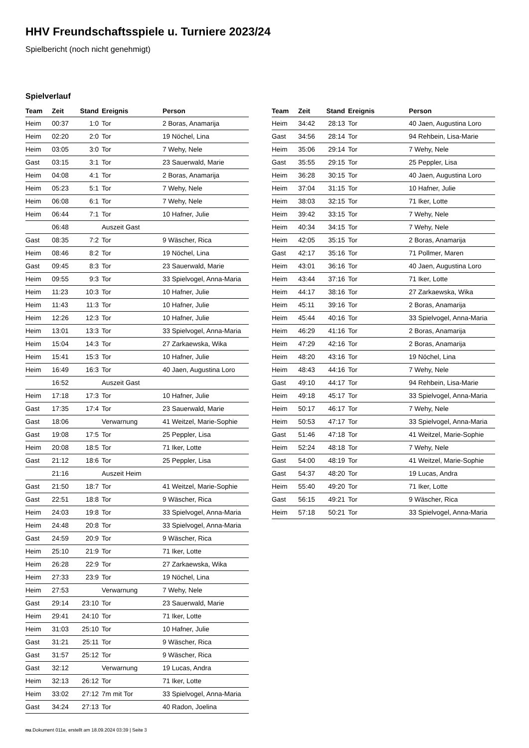HHV Freundschaftsspiele u. Turniere 2023/24
Spielbericht (noch nicht genehmigt)
Spielverlauf
| Team | Zeit | Stand | Ereignis | Person |
| --- | --- | --- | --- | --- |
| Heim | 00:37 | 1:0 | Tor | 2 Boras, Anamarija |
| Heim | 02:20 | 2:0 | Tor | 19 Nöchel, Lina |
| Heim | 03:05 | 3:0 | Tor | 7 Wehy, Nele |
| Gast | 03:15 | 3:1 | Tor | 23 Sauerwald, Marie |
| Heim | 04:08 | 4:1 | Tor | 2 Boras, Anamarija |
| Heim | 05:23 | 5:1 | Tor | 7 Wehy, Nele |
| Heim | 06:08 | 6:1 | Tor | 7 Wehy, Nele |
| Heim | 06:44 | 7:1 | Tor | 10 Hafner, Julie |
| | 06:48 | | Auszeit Gast | |
| Gast | 08:35 | 7:2 | Tor | 9 Wäscher, Rica |
| Heim | 08:46 | 8:2 | Tor | 19 Nöchel, Lina |
| Gast | 09:45 | 8:3 | Tor | 23 Sauerwald, Marie |
| Heim | 09:55 | 9:3 | Tor | 33 Spielvogel, Anna-Maria |
| Heim | 11:23 | 10:3 | Tor | 10 Hafner, Julie |
| Heim | 11:43 | 11:3 | Tor | 10 Hafner, Julie |
| Heim | 12:26 | 12:3 | Tor | 10 Hafner, Julie |
| Heim | 13:01 | 13:3 | Tor | 33 Spielvogel, Anna-Maria |
| Heim | 15:04 | 14:3 | Tor | 27 Zarkaewska, Wika |
| Heim | 15:41 | 15:3 | Tor | 10 Hafner, Julie |
| Heim | 16:49 | 16:3 | Tor | 40 Jaen, Augustina Loro |
| | 16:52 | | Auszeit Gast | |
| Heim | 17:18 | 17:3 | Tor | 10 Hafner, Julie |
| Gast | 17:35 | 17:4 | Tor | 23 Sauerwald, Marie |
| Gast | 18:06 | | Verwarnung | 41 Weitzel, Marie-Sophie |
| Gast | 19:08 | 17:5 | Tor | 25 Peppler, Lisa |
| Heim | 20:08 | 18:5 | Tor | 71 Iker, Lotte |
| Gast | 21:12 | 18:6 | Tor | 25 Peppler, Lisa |
| | 21:16 | | Auszeit Heim | |
| Gast | 21:50 | 18:7 | Tor | 41 Weitzel, Marie-Sophie |
| Gast | 22:51 | 18:8 | Tor | 9 Wäscher, Rica |
| Heim | 24:03 | 19:8 | Tor | 33 Spielvogel, Anna-Maria |
| Heim | 24:48 | 20:8 | Tor | 33 Spielvogel, Anna-Maria |
| Gast | 24:59 | 20:9 | Tor | 9 Wäscher, Rica |
| Heim | 25:10 | 21:9 | Tor | 71 Iker, Lotte |
| Heim | 26:28 | 22:9 | Tor | 27 Zarkaewska, Wika |
| Heim | 27:33 | 23:9 | Tor | 19 Nöchel, Lina |
| Heim | 27:53 | | Verwarnung | 7 Wehy, Nele |
| Gast | 29:14 | 23:10 | Tor | 23 Sauerwald, Marie |
| Heim | 29:41 | 24:10 | Tor | 71 Iker, Lotte |
| Heim | 31:03 | 25:10 | Tor | 10 Hafner, Julie |
| Gast | 31:21 | 25:11 | Tor | 9 Wäscher, Rica |
| Gast | 31:57 | 25:12 | Tor | 9 Wäscher, Rica |
| Gast | 32:12 | | Verwarnung | 19 Lucas, Andra |
| Heim | 32:13 | 26:12 | Tor | 71 Iker, Lotte |
| Heim | 33:02 | 27:12 | 7m mit Tor | 33 Spielvogel, Anna-Maria |
| Gast | 34:24 | 27:13 | Tor | 40 Radon, Joelina |
| Team | Zeit | Stand | Ereignis | Person |
| --- | --- | --- | --- | --- |
| Heim | 34:42 | 28:13 | Tor | 40 Jaen, Augustina Loro |
| Gast | 34:56 | 28:14 | Tor | 94 Rehbein, Lisa-Marie |
| Heim | 35:06 | 29:14 | Tor | 7 Wehy, Nele |
| Gast | 35:55 | 29:15 | Tor | 25 Peppler, Lisa |
| Heim | 36:28 | 30:15 | Tor | 40 Jaen, Augustina Loro |
| Heim | 37:04 | 31:15 | Tor | 10 Hafner, Julie |
| Heim | 38:03 | 32:15 | Tor | 71 Iker, Lotte |
| Heim | 39:42 | 33:15 | Tor | 7 Wehy, Nele |
| Heim | 40:34 | 34:15 | Tor | 7 Wehy, Nele |
| Heim | 42:05 | 35:15 | Tor | 2 Boras, Anamarija |
| Gast | 42:17 | 35:16 | Tor | 71 Pollmer, Maren |
| Heim | 43:01 | 36:16 | Tor | 40 Jaen, Augustina Loro |
| Heim | 43:44 | 37:16 | Tor | 71 Iker, Lotte |
| Heim | 44:17 | 38:16 | Tor | 27 Zarkaewska, Wika |
| Heim | 45:11 | 39:16 | Tor | 2 Boras, Anamarija |
| Heim | 45:44 | 40:16 | Tor | 33 Spielvogel, Anna-Maria |
| Heim | 46:29 | 41:16 | Tor | 2 Boras, Anamarija |
| Heim | 47:29 | 42:16 | Tor | 2 Boras, Anamarija |
| Heim | 48:20 | 43:16 | Tor | 19 Nöchel, Lina |
| Heim | 48:43 | 44:16 | Tor | 7 Wehy, Nele |
| Gast | 49:10 | 44:17 | Tor | 94 Rehbein, Lisa-Marie |
| Heim | 49:18 | 45:17 | Tor | 33 Spielvogel, Anna-Maria |
| Heim | 50:17 | 46:17 | Tor | 7 Wehy, Nele |
| Heim | 50:53 | 47:17 | Tor | 33 Spielvogel, Anna-Maria |
| Gast | 51:46 | 47:18 | Tor | 41 Weitzel, Marie-Sophie |
| Heim | 52:24 | 48:18 | Tor | 7 Wehy, Nele |
| Gast | 54:00 | 48:19 | Tor | 41 Weitzel, Marie-Sophie |
| Gast | 54:37 | 48:20 | Tor | 19 Lucas, Andra |
| Heim | 55:40 | 49:20 | Tor | 71 Iker, Lotte |
| Gast | 56:15 | 49:21 | Tor | 9 Wäscher, Rica |
| Heim | 57:18 | 50:21 | Tor | 33 Spielvogel, Anna-Maria |
nu.Dokument 011e, erstellt am 18.09.2024 03:39 | Seite 3